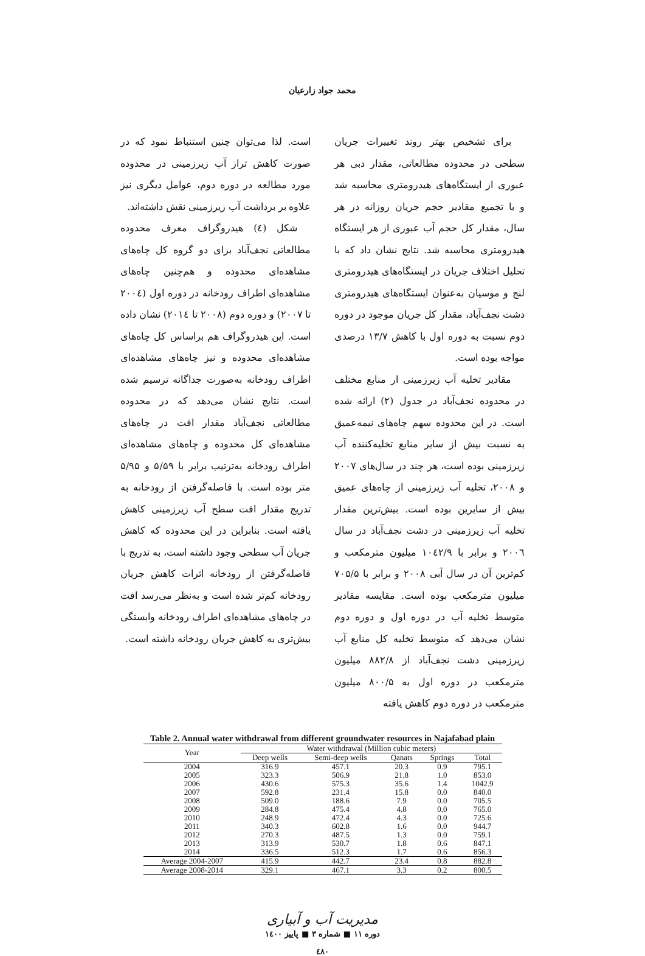محمد جواد زارعیان
برای تشخیص بهتر روند تغییرات جریان سطحی در محدوده مطالعاتی، مقدار دبی هر عبوری از ایستگاه‌های هیدرومتری محاسبه شد و با تجمیع مقادیر حجم جریان روزانه در هر سال، مقدار کل حجم آب عبوری از هر ایستگاه هیدرومتری محاسبه شد. نتایج نشان داد که با تحلیل اختلاف جریان در ایستگاه‌های هیدرومتری لنج و موسیان به‌عنوان ایستگاه‌های هیدرومتری دشت نجف‌آباد، مقدار کل جریان موجود در دوره دوم نسبت به دوره اول با کاهش ۱۳/۷ درصدی مواجه بوده است.
مقادیر تخلیه آب زیرزمینی ار منابع مختلف در محدوده نجف‌آباد در جدول (۲) ارائه شده است. در این محدوده سهم چاه‌های نیمه‌عمیق به نسبت بیش از سایر منابع تخلیه‌کننده آب زیرزمینی بوده است، هر چند در سال‌های ۲۰۰۷ و ۲۰۰۸، تخلیه آب زیرزمینی از چاه‌های عمیق بیش از سایرین بوده است. بیش‌ترین مقدار تخلیه آب زیرزمینی در دشت نجف‌آباد در سال ۲۰۰٦ و برابر با ۱۰٤۲/۹ میلیون مترمکعب و کم‌ترین آن در سال آبی ۲۰۰۸ و برابر با ۷۰۵/۵ میلیون مترمکعب بوده است. مقایسه مقادیر متوسط تخلیه آب در دوره اول و دوره دوم نشان می‌دهد که متوسط تخلیه کل منابع آب زیرزمینی دشت نجف‌آباد از ۸۸۲/۸ میلیون مترمکعب در دوره اول به ۸۰۰/۵ میلیون مترمکعب در دوره دوم کاهش یافته
است. لذا می‌توان چنین استنباط نمود که در صورت کاهش تراز آب زیرزمینی در محدوده مورد مطالعه در دوره دوم، عوامل دیگری نیز علاوه بر برداشت آب زیرزمینی نقش داشته‌اند.
شکل (٤) هیدروگراف معرف محدوده مطالعاتی نجف‌آباد برای دو گروه کل چاه‌های مشاهده‌ای محدوده و هم‌چنین چاه‌های مشاهده‌ای اطراف رودخانه در دوره اول (۲۰۰٤ تا ۲۰۰۷) و دوره دوم (۲۰۰۸ تا ۲۰۱٤) نشان داده است. این هیدروگراف هم براساس کل چاه‌های مشاهده‌ای محدوده و نیز چاه‌های مشاهده‌ای اطراف رودخانه به‌صورت جداگانه ترسیم شده است. نتایج نشان می‌دهد که در محدوده مطالعاتی نجف‌آباد مقدار افت در چاه‌های مشاهده‌ای کل محدوده و چاه‌های مشاهده‌ای اطراف رودخانه به‌ترتیب برابر با ۵/۵۹ و ۵/۹۵ متر بوده است. با فاصله‌گرفتن از رودخانه به تدریج مقدار افت سطح آب زیرزمینی کاهش یافته است. بنابراین در این محدوده که کاهش جریان آب سطحی وجود داشته است، به تدریج با فاصله‌گرفتن از رودخانه اثرات کاهش جریان رودخانه کم‌تر شده است و به‌نظر می‌رسد افت در چاه‌های مشاهده‌ای اطراف رودخانه وابستگی بیش‌تری به کاهش جریان رودخانه داشته است.
Table 2. Annual water withdrawal from different groundwater resources in Najafabad plain
| Year | Water withdrawal (Million cubic meters) | | | | |
| --- | --- | --- | --- | --- | --- |
| | Deep wells | Semi-deep wells | Qanats | Springs | Total |
| 2004 | 316.9 | 457.1 | 20.3 | 0.9 | 795.1 |
| 2005 | 323.3 | 506.9 | 21.8 | 1.0 | 853.0 |
| 2006 | 430.6 | 575.3 | 35.6 | 1.4 | 1042.9 |
| 2007 | 592.8 | 231.4 | 15.8 | 0.0 | 840.0 |
| 2008 | 509.0 | 188.6 | 7.9 | 0.0 | 705.5 |
| 2009 | 284.8 | 475.4 | 4.8 | 0.0 | 765.0 |
| 2010 | 248.9 | 472.4 | 4.3 | 0.0 | 725.6 |
| 2011 | 340.3 | 602.8 | 1.6 | 0.0 | 944.7 |
| 2012 | 270.3 | 487.5 | 1.3 | 0.0 | 759.1 |
| 2013 | 313.9 | 530.7 | 1.8 | 0.6 | 847.1 |
| 2014 | 336.5 | 512.3 | 1.7 | 0.6 | 856.3 |
| Average 2004-2007 | 415.9 | 442.7 | 23.4 | 0.8 | 882.8 |
| Average 2008-2014 | 329.1 | 467.1 | 3.3 | 0.2 | 800.5 |
مدیریت آب و آبیاری
دوره ۱۱ ■ شماره ۳ ■ پاییز ۱٤۰۰
٤٨۰